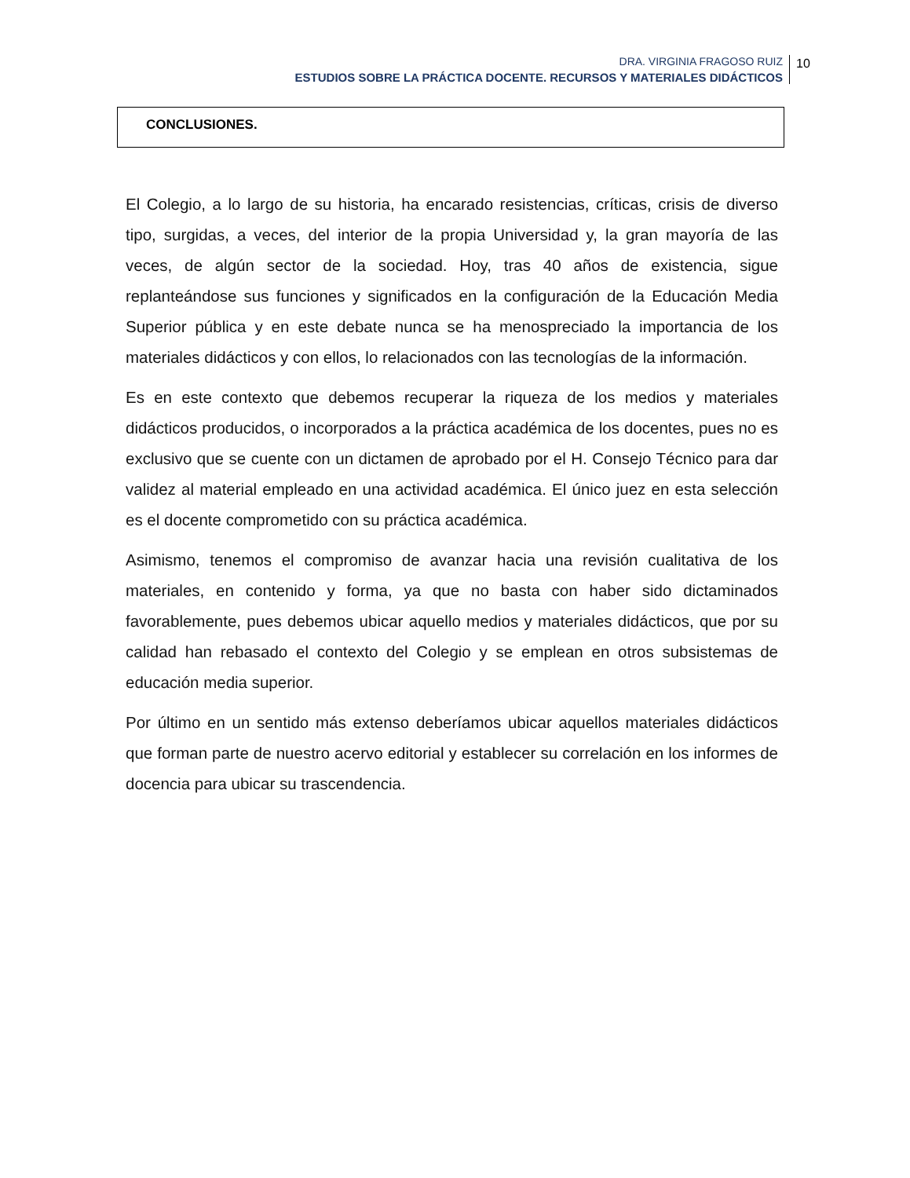DRA. VIRGINIA FRAGOSO RUIZ
ESTUDIOS SOBRE LA PRÁCTICA DOCENTE. RECURSOS Y MATERIALES DIDÁCTICOS
10
CONCLUSIONES.
El Colegio, a lo largo de su historia, ha encarado resistencias, críticas, crisis de diverso tipo, surgidas, a veces, del interior de la propia Universidad y, la gran mayoría de las veces, de algún sector de la sociedad. Hoy, tras 40 años de existencia, sigue replanteándose sus funciones y significados en la configuración de la Educación Media Superior pública y en este debate nunca se ha menospreciado la importancia de los materiales didácticos y con ellos, lo relacionados con las tecnologías de la información.
Es en este contexto que debemos recuperar la riqueza de los medios y materiales didácticos producidos, o incorporados a la práctica académica de los docentes, pues no es exclusivo que se cuente con un dictamen de aprobado por el H. Consejo Técnico para dar validez al material empleado en una actividad académica. El único juez en esta selección es el docente comprometido con su práctica académica.
Asimismo, tenemos el compromiso de avanzar hacia una revisión cualitativa de los materiales, en contenido y forma, ya que no basta con haber sido dictaminados favorablemente, pues debemos ubicar aquello medios y materiales didácticos, que por su calidad han rebasado el contexto del Colegio y se emplean en otros subsistemas de educación media superior.
Por último en un sentido más extenso deberíamos ubicar aquellos materiales didácticos que forman parte de nuestro acervo editorial y establecer su correlación en los informes de docencia para ubicar su trascendencia.